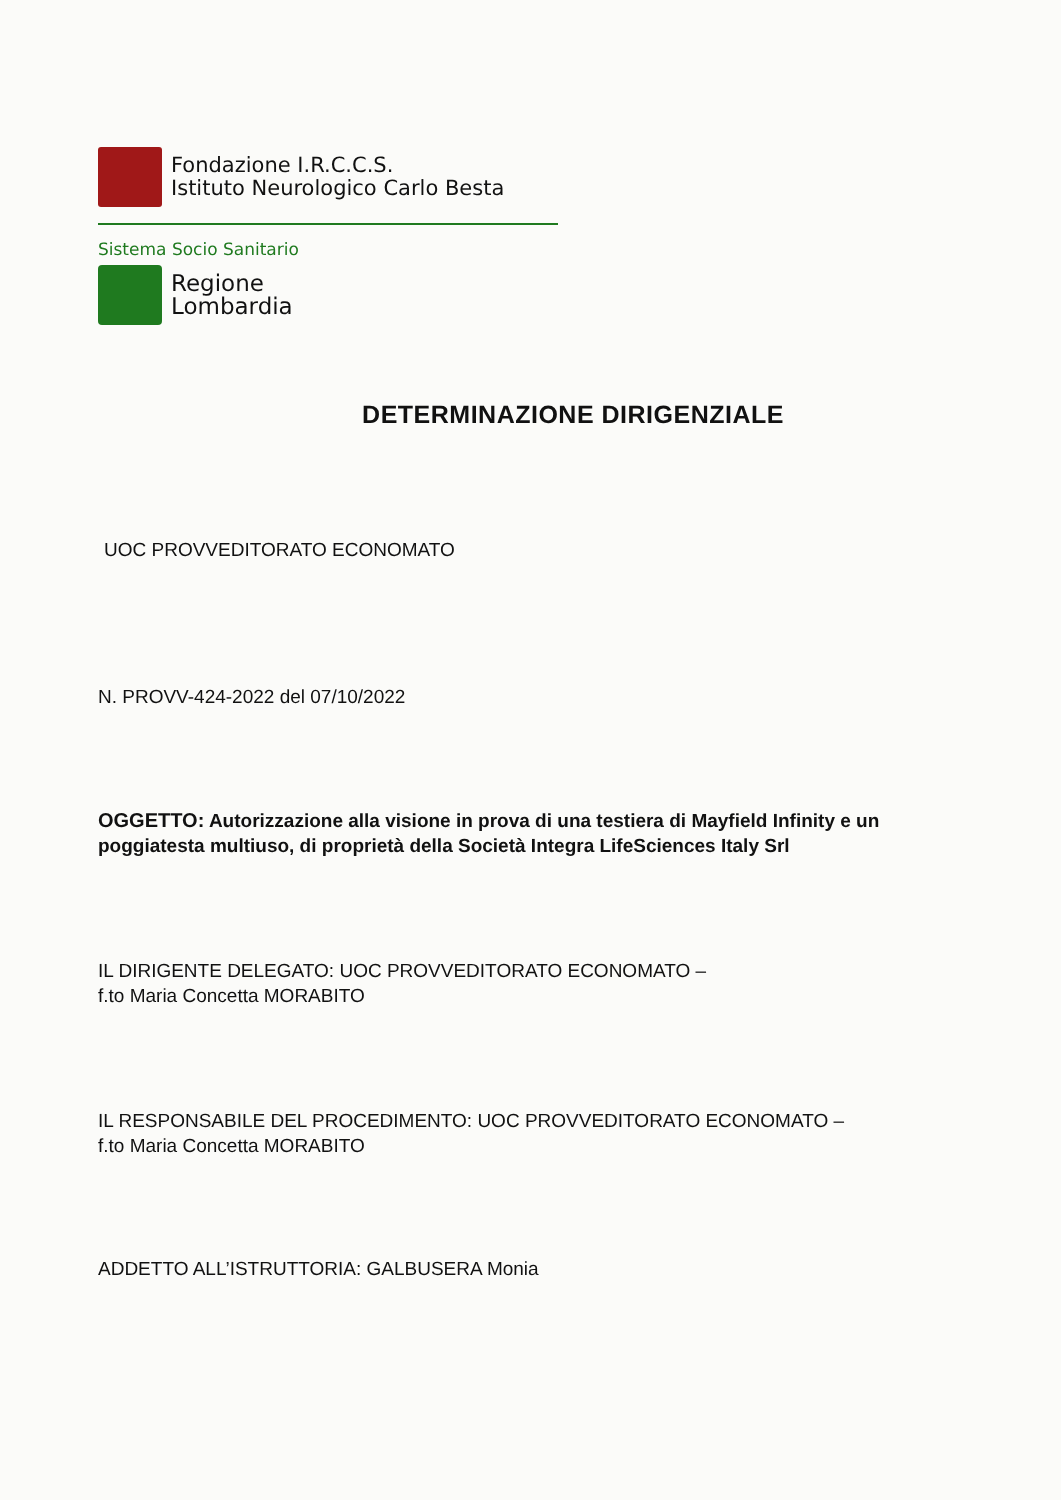Fondazione I.R.C.C.S.
Istituto Neurologico Carlo Besta
Sistema Socio Sanitario
Regione
Lombardia
DETERMINAZIONE DIRIGENZIALE
UOC PROVVEDITORATO ECONOMATO
N. PROVV-424-2022 del 07/10/2022
OGGETTO: Autorizzazione alla visione in prova di una testiera di Mayfield Infinity e un poggiatesta multiuso, di proprietà della Società Integra LifeSciences Italy Srl
IL DIRIGENTE DELEGATO: UOC PROVVEDITORATO ECONOMATO –
f.to Maria Concetta MORABITO
IL RESPONSABILE DEL PROCEDIMENTO: UOC PROVVEDITORATO ECONOMATO –
f.to Maria Concetta MORABITO
ADDETTO ALL’ISTRUTTORIA: GALBUSERA Monia